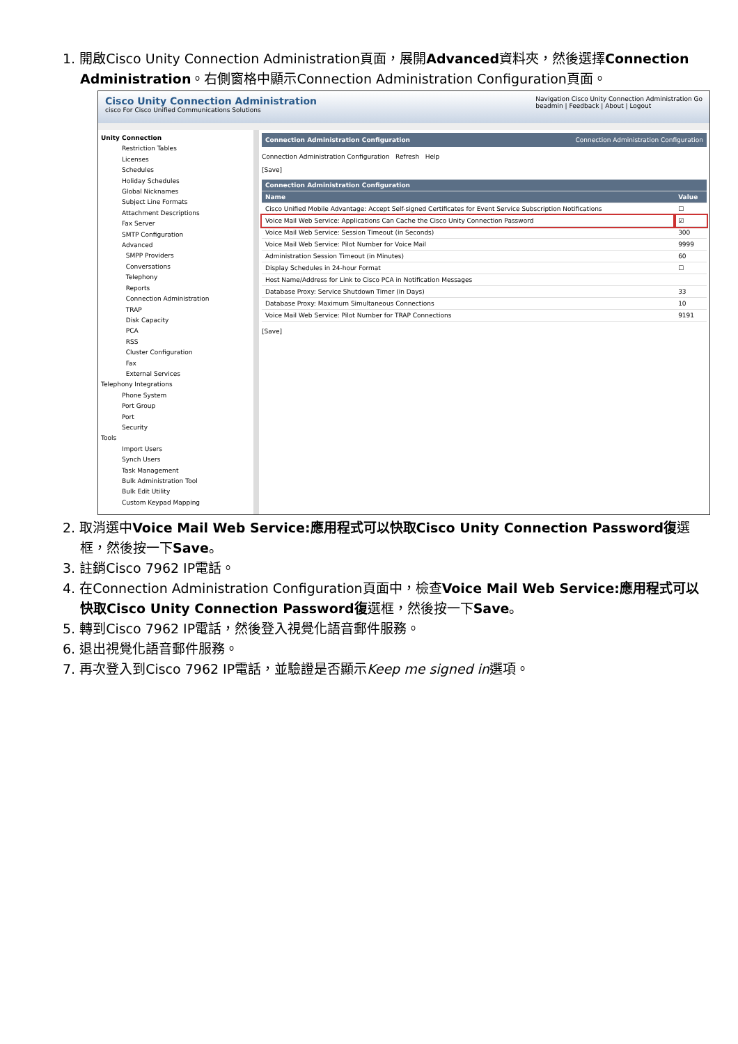1. 開啟Cisco Unity Connection Administration頁面，展開Advanced資料夾，然後選擇Connection Administration。右側窗格中顯示Connection Administration Configuration頁面。
Cisco Unity Connection Administration
cisco For Cisco Unified Communications Solutions
Navigation Cisco Unity Connection Administration Go
beadmin | Feedback | About | Logout
Unity Connection
Restriction Tables
Licenses
Schedules
Holiday Schedules
Global Nicknames
Subject Line Formats
Attachment Descriptions
Fax Server
SMTP Configuration
Advanced
SMPP Providers
Conversations
Telephony
Reports
Connection Administration
TRAP
Disk Capacity
PCA
RSS
Cluster Configuration
Fax
External Services
Telephony Integrations
Phone System
Port Group
Port
Security
Tools
Import Users
Synch Users
Task Management
Bulk Administration Tool
Bulk Edit Utility
Custom Keypad Mapping
Connection Administration Configuration Connection Administration Configuration
Connection Administration Configuration Refresh Help
[Save]
| Connection Administration Configuration | |
| --- | --- |
| Name | Value |
| Cisco Unified Mobile Advantage: Accept Self-signed Certificates for Event Service Subscription Notifications | ☐ |
| Voice Mail Web Service: Applications Can Cache the Cisco Unity Connection Password | ☑ |
| Voice Mail Web Service: Session Timeout (in Seconds) | 300 |
| Voice Mail Web Service: Pilot Number for Voice Mail | 9999 |
| Administration Session Timeout (in Minutes) | 60 |
| Display Schedules in 24-hour Format | ☐ |
| Host Name/Address for Link to Cisco PCA in Notification Messages | |
| Database Proxy: Service Shutdown Timer (in Days) | 33 |
| Database Proxy: Maximum Simultaneous Connections | 10 |
| Voice Mail Web Service: Pilot Number for TRAP Connections | 9191 |
[Save]
2. 取消選中Voice Mail Web Service:應用程式可以快取Cisco Unity Connection Password復選框，然後按一下Save。
3. 註銷Cisco 7962 IP電話。
4. 在Connection Administration Configuration頁面中，檢查Voice Mail Web Service:應用程式可以快取Cisco Unity Connection Password復選框，然後按一下Save。
5. 轉到Cisco 7962 IP電話，然後登入視覺化語音郵件服務。
6. 退出視覺化語音郵件服務。
7. 再次登入到Cisco 7962 IP電話，並驗證是否顯示Keep me signed in選項。